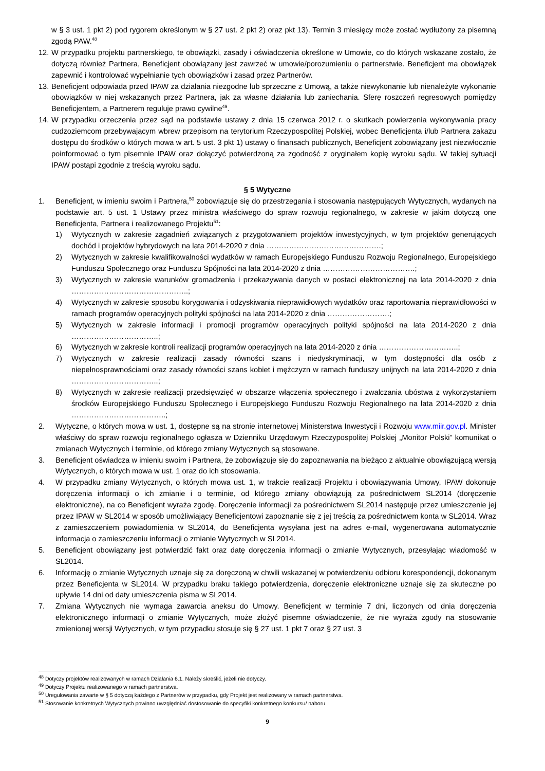w § 3 ust. 1 pkt 2) pod rygorem określonym w § 27 ust. 2 pkt 2) oraz pkt 13). Termin 3 miesięcy może zostać wydłużony za pisemną zgodą PAW.<sup>48</sup>
12. W przypadku projektu partnerskiego, te obowiązki, zasady i oświadczenia określone w Umowie, co do których wskazane zostało, że dotyczą również Partnera, Beneficjent obowiązany jest zawrzeć w umowie/porozumieniu o partnerstwie. Beneficjent ma obowiązek zapewnić i kontrolować wypełnianie tych obowiązków i zasad przez Partnerów.
13. Beneficjent odpowiada przed IPAW za działania niezgodne lub sprzeczne z Umową, a także niewykonanie lub nienależyte wykonanie obowiązków w niej wskazanych przez Partnera, jak za własne działania lub zaniechania. Sferę roszczeń regresowych pomiędzy Beneficjentem, a Partnerem reguluje prawo cywilne<sup>49</sup>.
14. W przypadku orzeczenia przez sąd na podstawie ustawy z dnia 15 czerwca 2012 r. o skutkach powierzenia wykonywania pracy cudzoziemcom przebywającym wbrew przepisom na terytorium Rzeczypospolitej Polskiej, wobec Beneficjenta i/lub Partnera zakazu dostępu do środków o których mowa w art. 5 ust. 3 pkt 1) ustawy o finansach publicznych, Beneficjent zobowiązany jest niezwłocznie poinformować o tym pisemnie IPAW oraz dołączyć potwierdzoną za zgodność z oryginałem kopię wyroku sądu. W takiej sytuacji IPAW postąpi zgodnie z treścią wyroku sądu.
§ 5 Wytyczne
1. Beneficjent, w imieniu swoim i Partnera,<sup>50</sup> zobowiązuje się do przestrzegania i stosowania następujących Wytycznych, wydanych na podstawie art. 5 ust. 1 Ustawy przez ministra właściwego do spraw rozwoju regionalnego, w zakresie w jakim dotyczą one Beneficjenta, Partnera i realizowanego Projektu<sup>51</sup>:
1) Wytycznych w zakresie zagadnień związanych z przygotowaniem projektów inwestycyjnych, w tym projektów generujących dochód i projektów hybrydowych na lata 2014-2020 z dnia ……………………………………….;
2) Wytycznych w zakresie kwalifikowalności wydatków w ramach Europejskiego Funduszu Rozwoju Regionalnego, Europejskiego Funduszu Społecznego oraz Funduszu Spójności na lata 2014-2020 z dnia ……………………………….;
3) Wytycznych w zakresie warunków gromadzenia i przekazywania danych w postaci elektronicznej na lata 2014-2020 z dnia ………………………………………..;
4) Wytycznych w zakresie sposobu korygowania i odzyskiwania nieprawidłowych wydatków oraz raportowania nieprawidłowości w ramach programów operacyjnych polityki spójności na lata 2014-2020 z dnia …………………….;
5) Wytycznych w zakresie informacji i promocji programów operacyjnych polityki spójności na lata 2014-2020 z dnia ……………………………..;
6) Wytycznych w zakresie kontroli realizacji programów operacyjnych na lata 2014-2020 z dnia …………………………..;
7) Wytycznych w zakresie realizacji zasady równości szans i niedyskryminacji, w tym dostępności dla osób z niepełnosprawnościami oraz zasady równości szans kobiet i mężczyzn w ramach funduszy unijnych na lata 2014-2020 z dnia ……………………………..;
8) Wytycznych w zakresie realizacji przedsięwzięć w obszarze włączenia społecznego i zwalczania ubóstwa z wykorzystaniem środków Europejskiego Funduszu Społecznego i Europejskiego Funduszu Rozwoju Regionalnego na lata 2014-2020 z dnia ………………………………..;
2. Wytyczne, o których mowa w ust. 1, dostępne są na stronie internetowej Ministerstwa Inwestycji i Rozwoju www.miir.gov.pl. Minister właściwy do spraw rozwoju regionalnego ogłasza w Dzienniku Urzędowym Rzeczypospolitej Polskiej „Monitor Polski” komunikat o zmianach Wytycznych i terminie, od którego zmiany Wytycznych są stosowane.
3. Beneficjent oświadcza w imieniu swoim i Partnera, że zobowiązuje się do zapoznawania na bieżąco z aktualnie obowiązującą wersją Wytycznych, o których mowa w ust. 1 oraz do ich stosowania.
4. W przypadku zmiany Wytycznych, o których mowa ust. 1, w trakcie realizacji Projektu i obowiązywania Umowy, IPAW dokonuje doręczenia informacji o ich zmianie i o terminie, od którego zmiany obowiązują za pośrednictwem SL2014 (doręczenie elektroniczne), na co Beneficjent wyraża zgodę. Doręczenie informacji za pośrednictwem SL2014 następuje przez umieszczenie jej przez IPAW w SL2014 w sposób umożliwiający Beneficjentowi zapoznanie się z jej treścią za pośrednictwem konta w SL2014. Wraz z zamieszczeniem powiadomienia w SL2014, do Beneficjenta wysyłana jest na adres e-mail, wygenerowana automatycznie informacja o zamieszczeniu informacji o zmianie Wytycznych w SL2014.
5. Beneficjent obowiązany jest potwierdzić fakt oraz datę doręczenia informacji o zmianie Wytycznych, przesyłając wiadomość w SL2014.
6. Informację o zmianie Wytycznych uznaje się za doręczoną w chwili wskazanej w potwierdzeniu odbioru korespondencji, dokonanym przez Beneficjenta w SL2014. W przypadku braku takiego potwierdzenia, doręczenie elektroniczne uznaje się za skuteczne po upływie 14 dni od daty umieszczenia pisma w SL2014.
7. Zmiana Wytycznych nie wymaga zawarcia aneksu do Umowy. Beneficjent w terminie 7 dni, liczonych od dnia doręczenia elektronicznego informacji o zmianie Wytycznych, może złożyć pisemne oświadczenie, że nie wyraża zgody na stosowanie zmienionej wersji Wytycznych, w tym przypadku stosuje się § 27 ust. 1 pkt 7 oraz § 27 ust. 3
<sup>48</sup> Dotyczy projektów realizowanych w ramach Działania 6.1. Należy skreślić, jeżeli nie dotyczy.
<sup>49</sup> Dotyczy Projektu realizowanego w ramach partnerstwa.
<sup>50</sup> Uregulowania zawarte w § 5 dotyczą każdego z Partnerów w przypadku, gdy Projekt jest realizowany w ramach partnerstwa.
<sup>51</sup> Stosowanie konkretnych Wytycznych powinno uwzględniać dostosowanie do specyfiki konkretnego konkursu/ naboru.
9